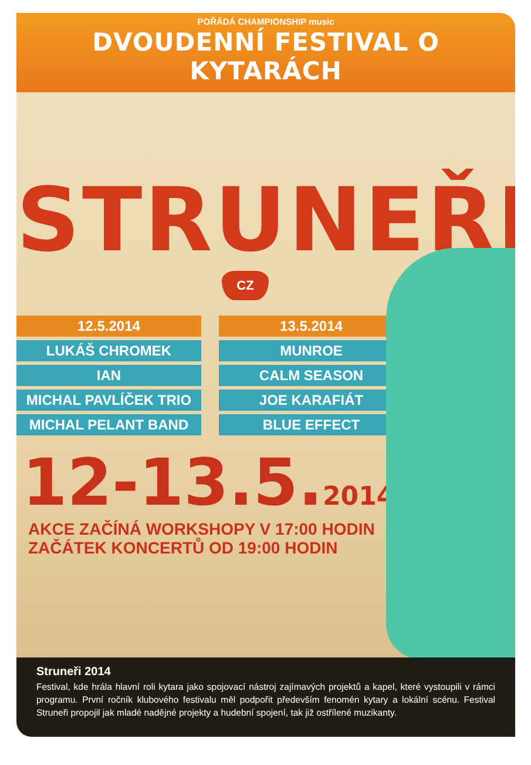POŘÁDÁ CHAMPIONSHIP music
DVOUDENNÍ FESTIVAL O KYTARÁCH
STRUNEŘI
CZ
12.5.2014
LUKÁŠ CHROMEK
IAN
MICHAL PAVLÍČEK TRIO
MICHAL PELANT BAND
13.5.2014
MUNROE
CALM SEASON
JOE KARAFIÁT
BLUE EFFECT
12-13.5.2014
AKCE ZAČÍNÁ WORKSHOPY V 17:00 HODIN
ZAČÁTEK KONCERTŮ OD 19:00 HODIN
Struneři 2014
Festival, kde hrála hlavní roli kytara jako spojovací nástroj zajímavých projektů a kapel, které vystoupili v rámci programu. První ročník klubového festivalu měl podpořit především fenomén kytary a lokální scénu. Festival Struneři propojil jak mladé nadějné projekty a hudební spojení, tak již ostřílené muzikanty.